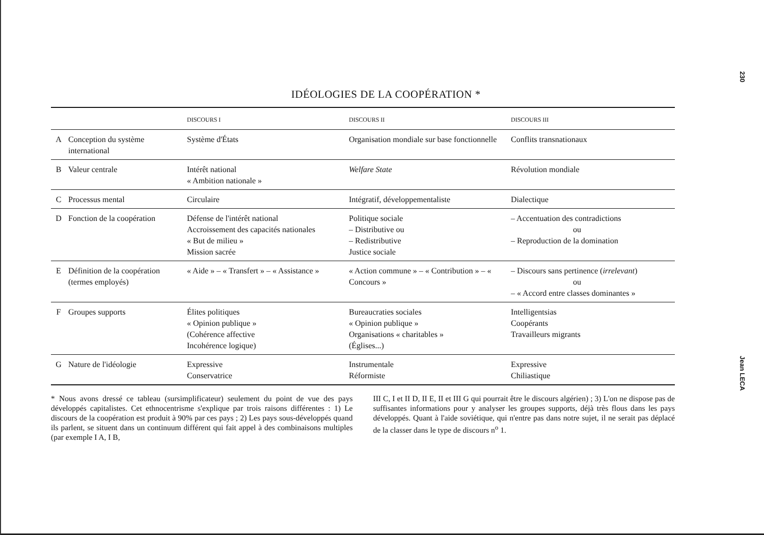IDÉOLOGIES DE LA COOPÉRATION *
| | | DISCOURS I | DISCOURS II | DISCOURS III |
| --- | --- | --- | --- | --- |
| A | Conception du système international | Système d'États | Organisation mondiale sur base fonctionnelle | Conflits transnationaux |
| B | Valeur centrale | Intérêt national « Ambition nationale » | Welfare State | Révolution mondiale |
| C | Processus mental | Circulaire | Intégratif, développementaliste | Dialectique |
| D | Fonction de la coopération | Défense de l'intérêt national Accroissement des capacités nationales « But de milieu » Mission sacrée | Politique sociale – Distributive ou – Redistributive Justice sociale | – Accentuation des contradictions ou – Reproduction de la domination |
| E | Définition de la coopération (termes employés) | « Aide » – « Transfert » – « Assistance » | « Action commune » – « Contribution » – « Concours » | – Discours sans pertinence ( irrelevant ) ou – « Accord entre classes dominantes » |
| F | Groupes supports | Élites politiques « Opinion publique » (Cohérence affective Incohérence logique) | Bureaucraties sociales « Opinion publique » Organisations « charitables » (Églises...) | Intelligentsias Coopérants Travailleurs migrants |
| G | Nature de l'idéologie | Expressive Conservatrice | Instrumentale Réformiste | Expressive Chiliastique |
* Nous avons dressé ce tableau (sursimplificateur) seulement du point de vue des pays développés capitalistes. Cet ethnocentrisme s'explique par trois raisons différentes : 1) Le discours de la coopération est produit à 90% par ces pays ; 2) Les pays sous-développés quand ils parlent, se situent dans un continuum différent qui fait appel à des combinaisons multiples (par exemple I A, I B,
III C, I et II D, II E, II et III G qui pourrait être le discours algérien) ; 3) L'on ne dispose pas de suffisantes informations pour y analyser les groupes supports, déjà très flous dans les pays développés. Quant à l'aide soviétique, qui n'entre pas dans notre sujet, il ne serait pas déplacé de la classer dans le type de discours n<sup>o</sup> 1.
230
Jean LECA